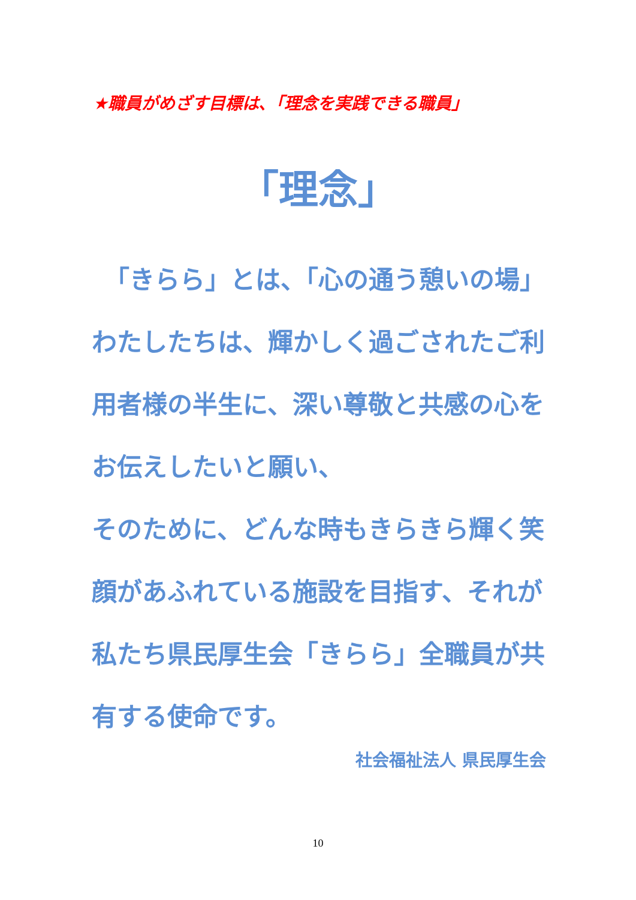★職員がめざす目標は､「理念を実践できる職員」
「理念」
　「きらら」とは、「心の通う憩いの場」
わたしたちは、輝かしく過ごされたご利用者様の半生に、深い尊敬と共感の心をお伝えしたいと願い、
そのために、どんな時もきらきら輝く笑顔があふれている施設を目指す、それが私たち県民厚生会「きらら」全職員が共有する使命です。
社会福祉法人 県民厚生会
10